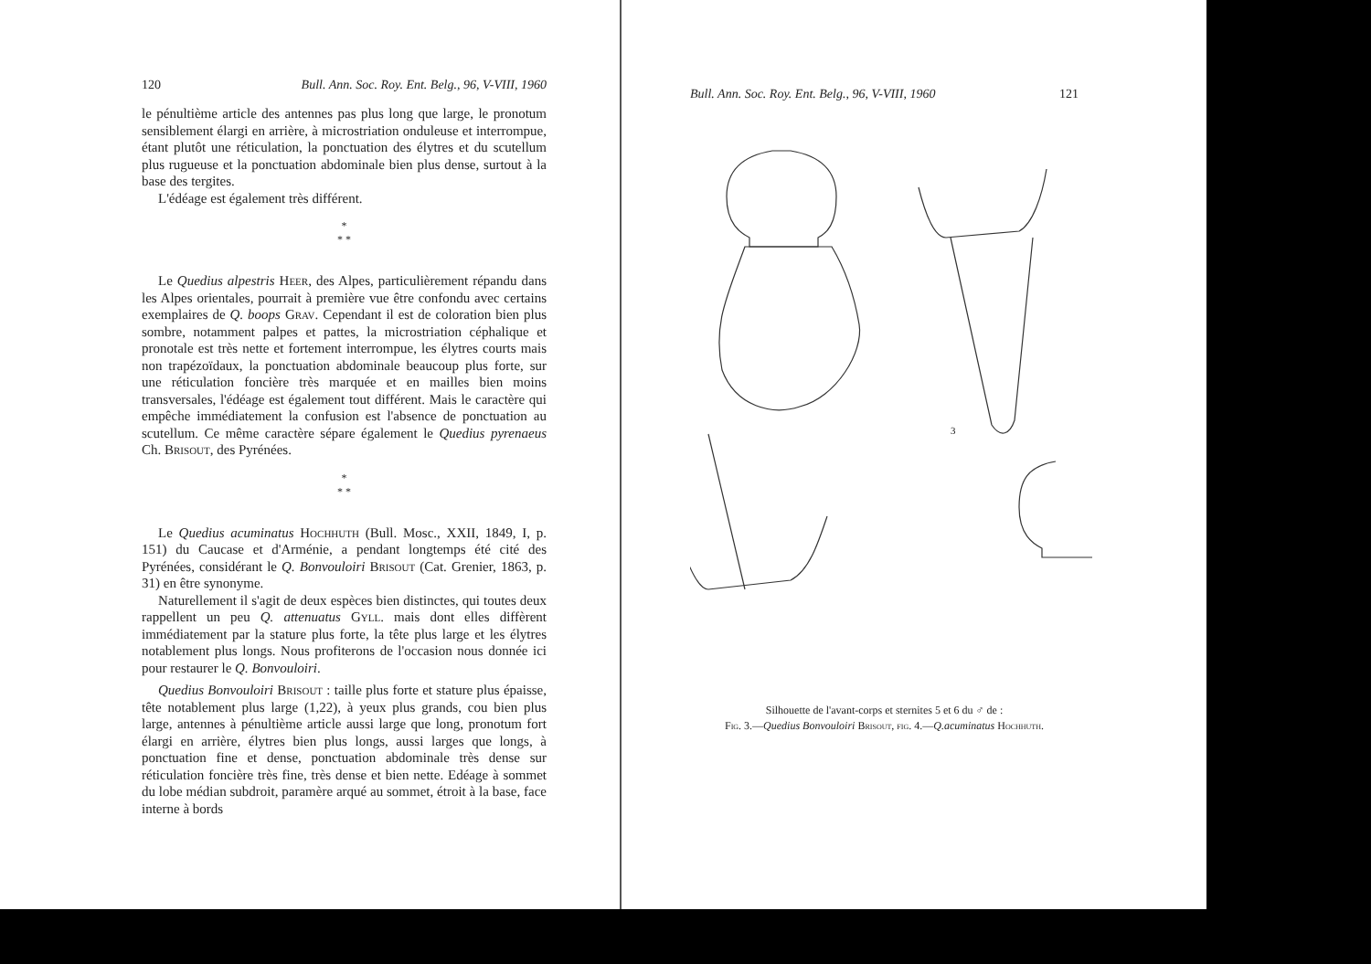120 Bull. Ann. Soc. Roy. Ent. Belg., 96, V-VIII, 1960
le pénultième article des antennes pas plus long que large, le pronotum sensiblement élargi en arrière, à microstriation onduleuse et interrompue, étant plutôt une réticulation, la ponctuation des élytres et du scutellum plus rugueuse et la ponctuation abdominale bien plus dense, surtout à la base des tergites.
L'édéage est également très différent.
*
* *
Le Quedius alpestris Heer, des Alpes, particulièrement répandu dans les Alpes orientales, pourrait à première vue être confondu avec certains exemplaires de Q. boops Grav. Cependant il est de coloration bien plus sombre, notamment palpes et pattes, la microstriation céphalique et pronotale est très nette et fortement interrompue, les élytres courts mais non trapézoïdaux, la ponctuation abdominale beaucoup plus forte, sur une réticulation foncière très marquée et en mailles bien moins transversales, l'édéage est également tout différent. Mais le caractère qui empêche immédiatement la confusion est l'absence de ponctuation au scutellum. Ce même caractère sépare également le Quedius pyrenaeus Ch. Brisout, des Pyrénées.
*
* *
Le Quedius acuminatus Hochhuth (Bull. Mosc., XXII, 1849, I, p. 151) du Caucase et d'Arménie, a pendant longtemps été cité des Pyrénées, considérant le Q. Bonvouloiri Brisout (Cat. Grenier, 1863, p. 31) en être synonyme.
Naturellement il s'agit de deux espèces bien distinctes, qui toutes deux rappellent un peu Q. attenuatus Gyll. mais dont elles diffèrent immédiatement par la stature plus forte, la tête plus large et les élytres notablement plus longs. Nous profiterons de l'occasion nous donnée ici pour restaurer le Q. Bonvouloiri.
Quedius Bonvouloiri Brisout : taille plus forte et stature plus épaisse, tête notablement plus large (1,22), à yeux plus grands, cou bien plus large, antennes à pénultième article aussi large que long, pronotum fort élargi en arrière, élytres bien plus longs, aussi larges que longs, à ponctuation fine et dense, ponctuation abdominale très dense sur réticulation foncière très fine, très dense et bien nette. Edéage à sommet du lobe médian subdroit, paramère arqué au sommet, étroit à la base, face interne à bords
Bull. Ann. Soc. Roy. Ent. Belg., 96, V-VIII, 1960 121
3
Silhouette de l'avant-corps et sternites 5 et 6 du ♂ de :
Fig. 3.—Quedius Bonvouloiri Brisout, fig. 4.—Q.acuminatus Hochhuth.